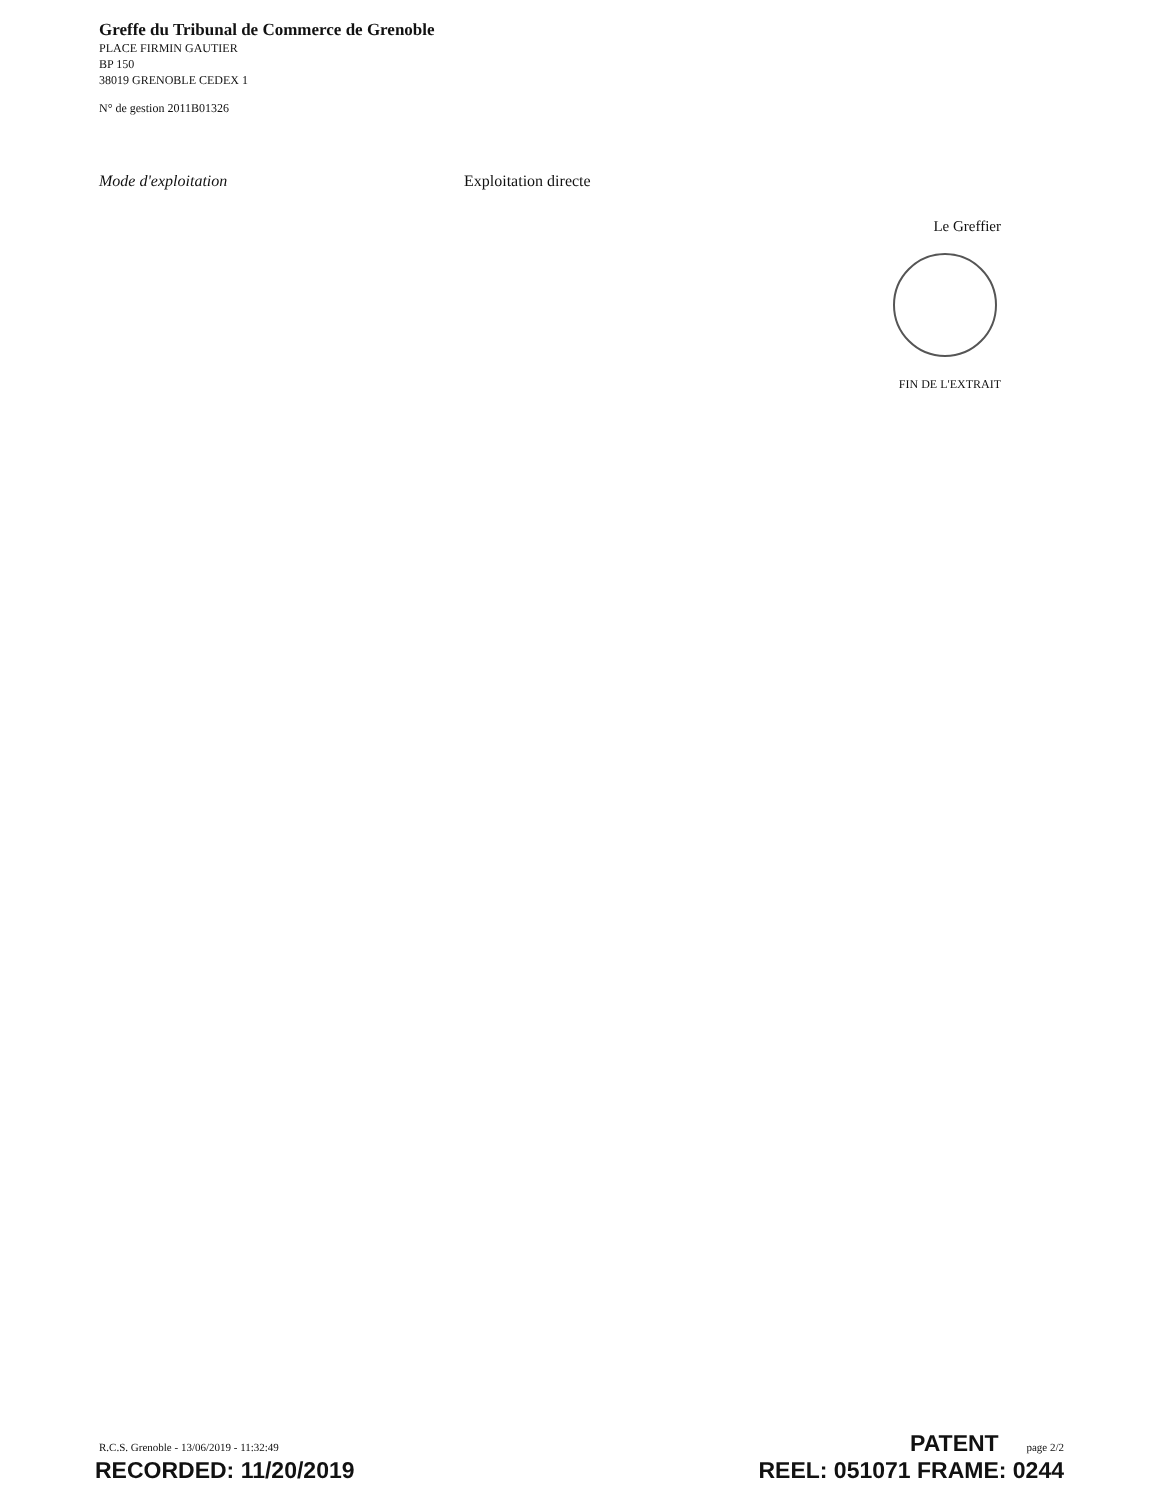Greffe du Tribunal de Commerce de Grenoble
PLACE FIRMIN GAUTIER
BP 150
38019 GRENOBLE CEDEX 1
N° de gestion 2011B01326
Mode d'exploitation Exploitation directe
Le Greffier
FIN DE L'EXTRAIT
R.C.S. Grenoble - 13/06/2019 - 11:32:49 PATENT page 2/2
RECORDED: 11/20/2019 REEL: 051071 FRAME: 0244